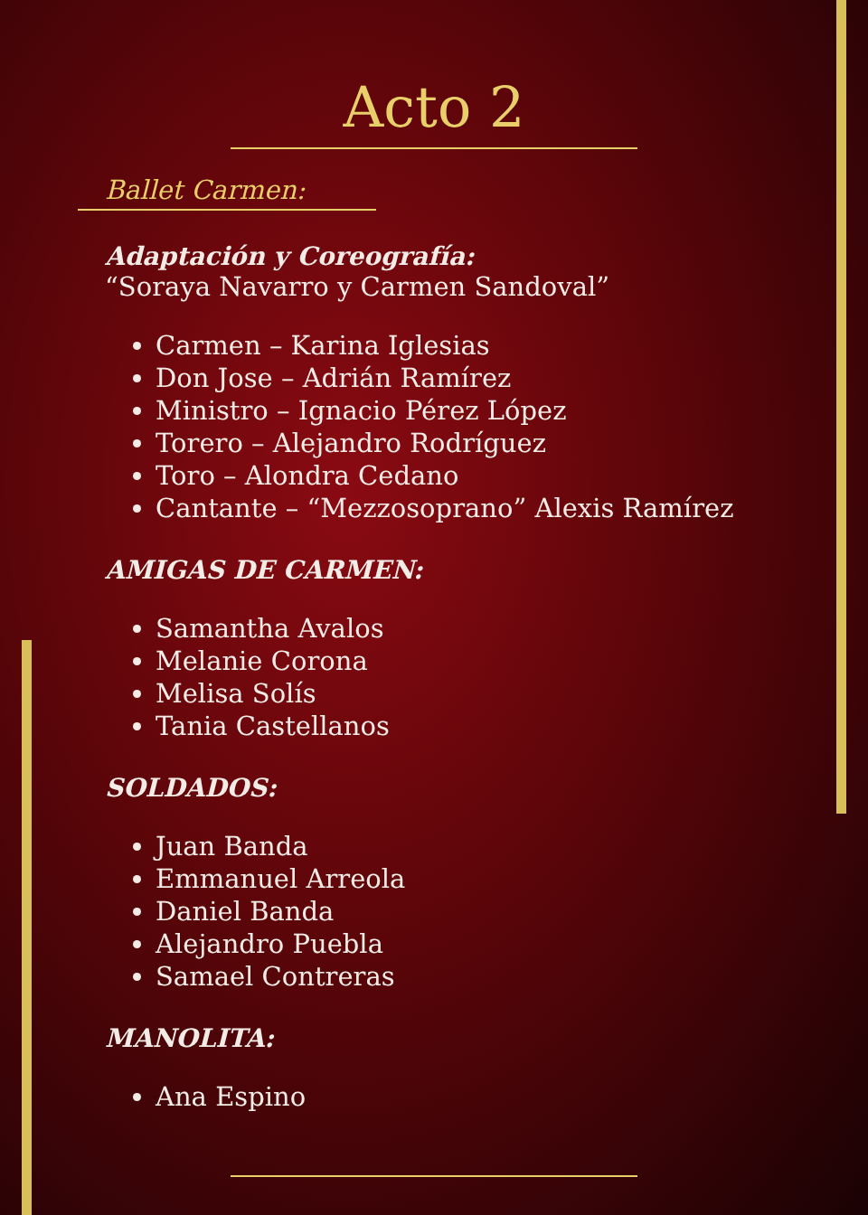Acto 2
Ballet Carmen:
Adaptación y Coreografía:
“Soraya Navarro y Carmen Sandoval”
Carmen – Karina Iglesias
Don Jose – Adrián Ramírez
Ministro – Ignacio Pérez López
Torero – Alejandro Rodríguez
Toro – Alondra Cedano
Cantante – “Mezzosoprano” Alexis Ramírez
AMIGAS DE CARMEN:
Samantha Avalos
Melanie Corona
Melisa Solís
Tania Castellanos
SOLDADOS:
Juan Banda
Emmanuel Arreola
Daniel Banda
Alejandro Puebla
Samael Contreras
MANOLITA:
Ana Espino